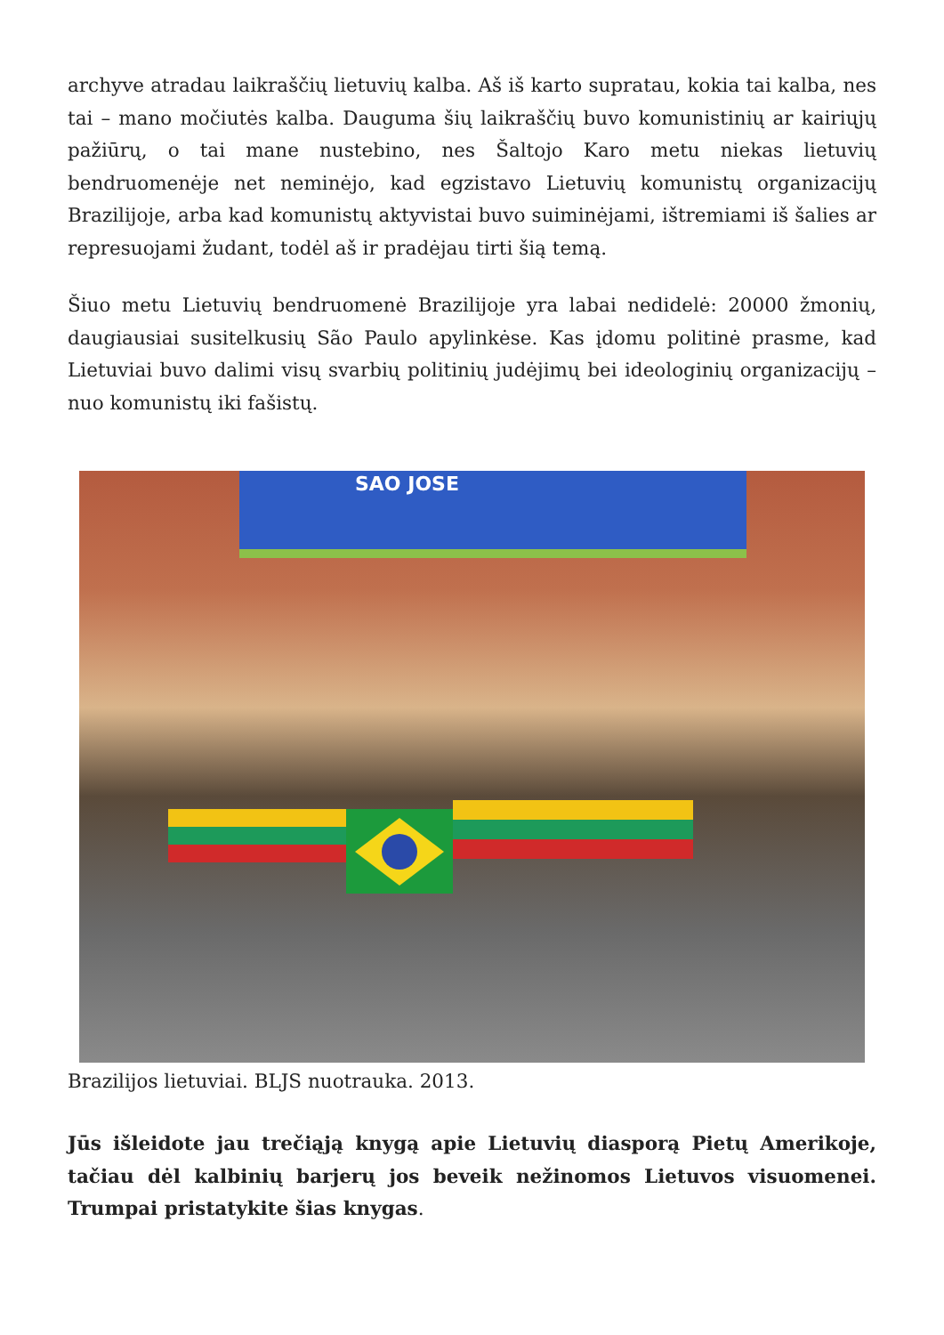archyve atradau laikraščių lietuvių kalba. Aš iš karto supratau, kokia tai kalba, nes tai – mano močiutės kalba. Dauguma šių laikraščių buvo komunistinių ar kairiųjų pažiūrų, o tai mane nustebino, nes Šaltojo Karo metu niekas lietuvių bendruomenėje net neminėjo, kad egzistavo Lietuvių komunistų organizacijų Brazilijoje, arba kad komunistų aktyvistai buvo suiminėjami, ištremiami iš šalies ar represuojami žudant, todėl aš ir pradėjau tirti šią temą.
Šiuo metu Lietuvių bendruomenė Brazilijoje yra labai nedidelė: 20000 žmonių, daugiausiai susitelkusių São Paulo apylinkėse. Kas įdomu politinė prasme, kad Lietuviai buvo dalimi visų svarbių politinių judėjimų bei ideologinių organizacijų – nuo komunistų iki fašistų.
SAO JOSE
Brazilijos lietuviai. BLJS nuotrauka. 2013.
Jūs išleidote jau trečiąją knygą apie Lietuvių diasporą Pietų Amerikoje, tačiau dėl kalbinių barjerų jos beveik nežinomos Lietuvos visuomenei. Trumpai pristatykite šias knygas.